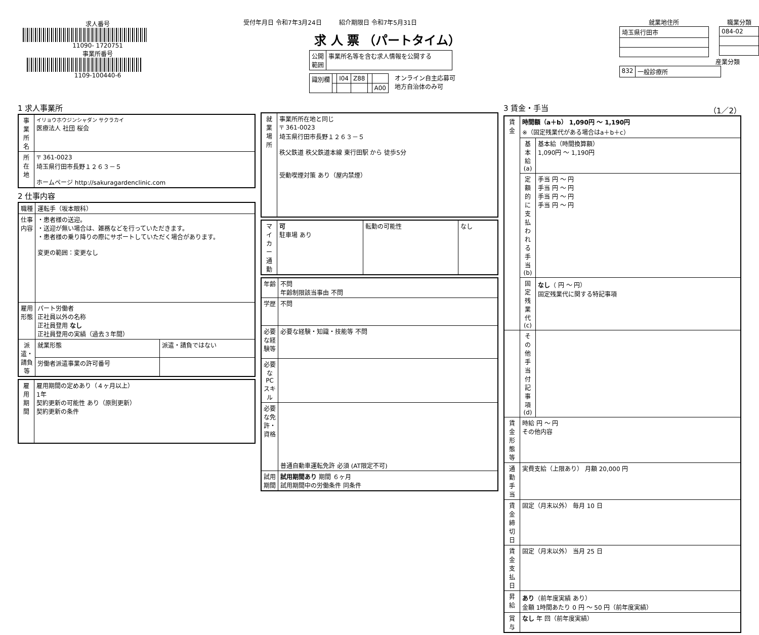求人番号
11090- 1720751
事業所番号
1109-100440-6
受付年月日 令和7年3月24日 紹介期限日 令和7年5月31日
求 人 票 （パートタイム）
| 公開 範囲 | 事業所名等を含む求人情報を公開する |
| 識別欄 | | I04 | Z88 | | |
| | | | | | A00 |
オンライン自主応募可
地方自治体のみ可
就業地住所
| 埼玉県行田市 |
職業分類
| 084-02 |
産業分類
| 832 | 一般診療所 |
1 求人事業所
| 事業所名 | イリョウホウジンシャダン サクラカイ 医療法人 社団 桜会 |
| 所在地 | 〒 361-0023 埼玉県行田市長野１２６３－５ ホームページ http://sakuragardenclinic.com |
2 仕事内容
| 職種 | 運転手（坂本眼科） | |
| 仕事内容 | ・患者様の送迎。 ・送迎が無い場合は、雑務などを行っていただきます。 ・患者様の乗り降りの際にサポートしていただく場合があります。 変更の範囲：変更なし | |
| 雇用形態 | パート労働者 正社員以外の名称 正社員登用 なし 正社員登用の実績（過去３年間） | |
| 派遣・請負等 | 就業形態 | 派遣・請負ではない |
| | 労働者派遣事業の許可番号 | |
| 雇用期間 | 雇用期間の定めあり（４ヶ月以上） 1年 契約更新の可能性 あり（原則更新） 契約更新の条件 |
| 就業場所 | 事業所所在地と同じ 〒 361-0023 埼玉県行田市長野１２６３－５ 秩父鉄道 秩父鉄道本線 東行田駅 から 徒歩5分 受動喫煙対策 あり（屋内禁煙） |
| マイカー通勤 | 可 駐車場 あり | 転勤の可能性 | なし |
| 年齢 | 不問 年齢制限該当事由 不問 |
| 学歴 | 不問 |
| 必要な経験等 | 必要な経験・知識・技能等 不問 |
| 必要なPCスキル | |
| 必要な免許・資格 | 普通自動車運転免許 必須 (AT限定不可) |
| 試用期間 | 試用期間あり 期間 ６ヶ月 試用期間中の労働条件 同条件 |
3 賃金・手当 （1／2）
| 賃金 | 時間額（a＋b） 1,090円 ～ 1,190円 ※（固定残業代がある場合はa＋b＋c） | |
| | 基本給(a) | 基本給（時間換算額） 1,090円 ～ 1,190円 |
| | 定額的に支払われる手当(b) | 手当 円 ～ 円 手当 円 ～ 円 手当 円 ～ 円 手当 円 ～ 円 |
| | 固定残業代(c) | なし （ 円 ～ 円） 固定残業代に関する特記事項 |
| | その他手当付記事項(d) | |
| 賃金形態等 | 時給 円 ～ 円 その他内容 | |
| 通勤手当 | 実費支給（上限あり） 月額 20,000 円 | |
| 賃金締切日 | 固定（月末以外） 毎月 10 日 | |
| 賃金支払日 | 固定（月末以外） 当月 25 日 | |
| 昇給 | あり （前年度実績 あり） 金額 1時間あたり 0 円 ～ 50 円（前年度実績） | |
| 賞与 | なし 年 回（前年度実績） | |